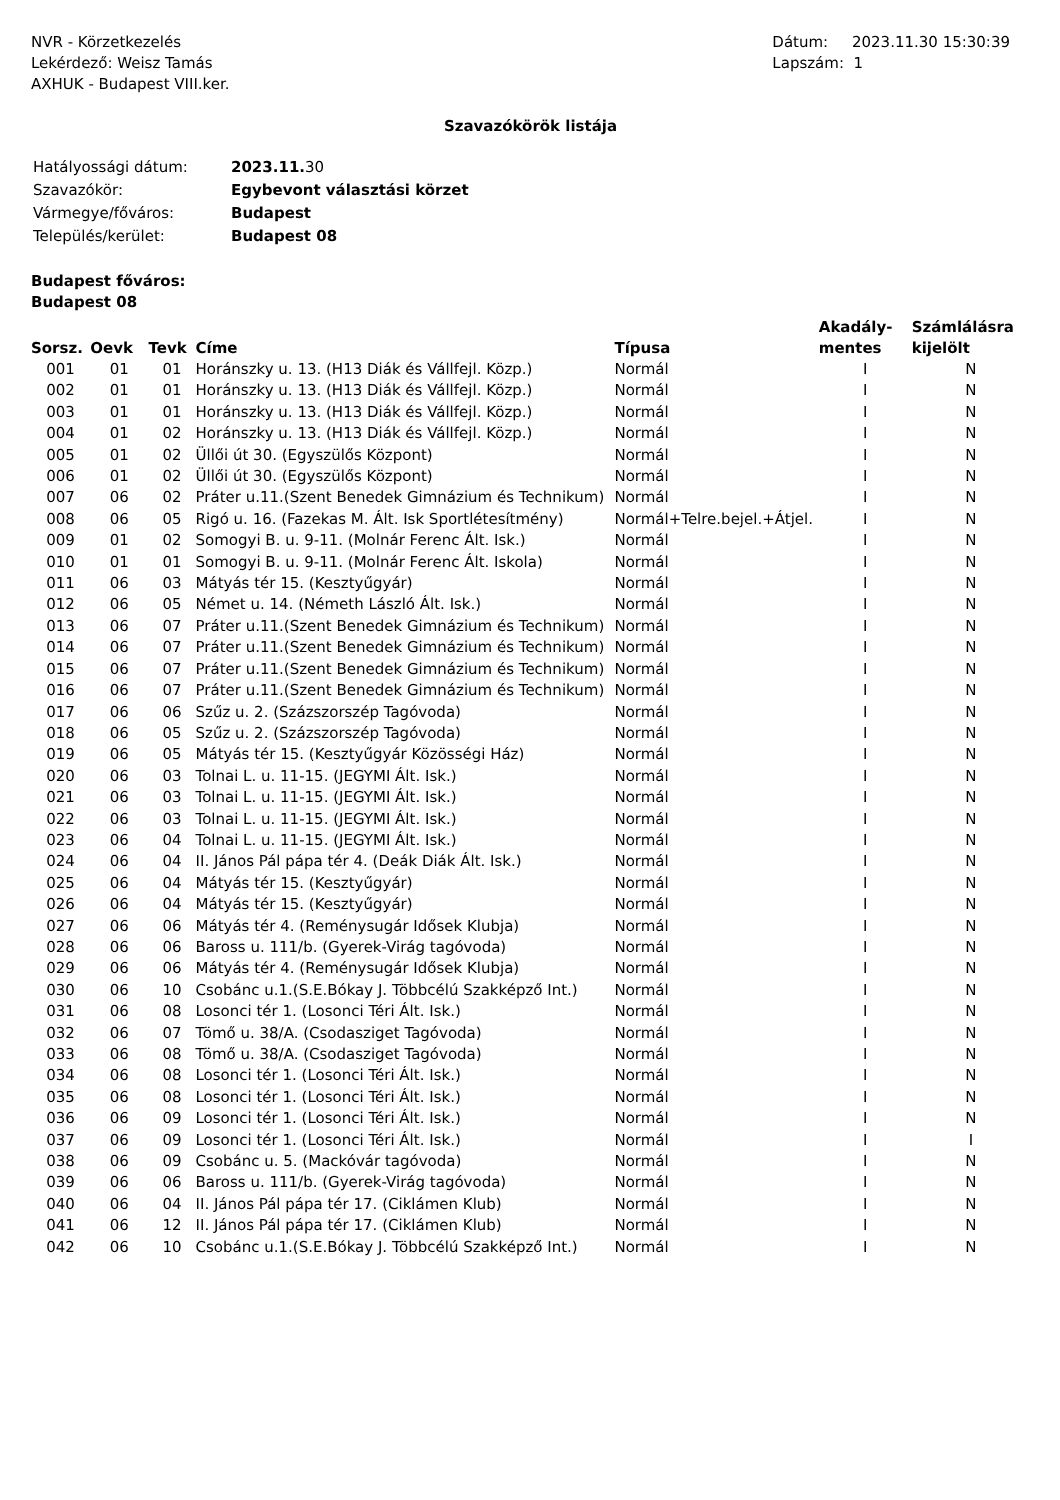NVR - Körzetkezelés
Lekérdező: Weisz Tamás
AXHUK - Budapest VIII.ker.
Dátum: 2023.11.30 15:30:39
Lapszám: 1
Szavazókörök listája
| Hatályossági dátum: | 2023.11. 30 |
| Szavazókör: | Egybevont választási körzet |
| Vármegye/főváros: | Budapest |
| Település/kerület: | Budapest 08 |
Budapest főváros:
Budapest 08
| Sorsz. | Oevk | Tevk | Címe | Típusa | Akadály- mentes | Számlálásra kijelölt |
| --- | --- | --- | --- | --- | --- | --- |
| 001 | 01 | 01 | Horánszky u. 13. (H13 Diák és Vállfejl. Közp.) | Normál | I | N |
| 002 | 01 | 01 | Horánszky u. 13. (H13 Diák és Vállfejl. Közp.) | Normál | I | N |
| 003 | 01 | 01 | Horánszky u. 13. (H13 Diák és Vállfejl. Közp.) | Normál | I | N |
| 004 | 01 | 02 | Horánszky u. 13. (H13 Diák és Vállfejl. Közp.) | Normál | I | N |
| 005 | 01 | 02 | Üllői út 30. (Egyszülős Központ) | Normál | I | N |
| 006 | 01 | 02 | Üllői út 30. (Egyszülős Központ) | Normál | I | N |
| 007 | 06 | 02 | Práter u.11.(Szent Benedek Gimnázium és Technikum) | Normál | I | N |
| 008 | 06 | 05 | Rigó u. 16. (Fazekas M. Ált. Isk Sportlétesítmény) | Normál+Telre.bejel.+Átjel. | I | N |
| 009 | 01 | 02 | Somogyi B. u. 9-11. (Molnár Ferenc Ált. Isk.) | Normál | I | N |
| 010 | 01 | 01 | Somogyi B. u. 9-11. (Molnár Ferenc Ált. Iskola) | Normál | I | N |
| 011 | 06 | 03 | Mátyás tér 15. (Kesztyűgyár) | Normál | I | N |
| 012 | 06 | 05 | Német u. 14. (Németh László Ált. Isk.) | Normál | I | N |
| 013 | 06 | 07 | Práter u.11.(Szent Benedek Gimnázium és Technikum) | Normál | I | N |
| 014 | 06 | 07 | Práter u.11.(Szent Benedek Gimnázium és Technikum) | Normál | I | N |
| 015 | 06 | 07 | Práter u.11.(Szent Benedek Gimnázium és Technikum) | Normál | I | N |
| 016 | 06 | 07 | Práter u.11.(Szent Benedek Gimnázium és Technikum) | Normál | I | N |
| 017 | 06 | 06 | Szűz u. 2. (Százszorszép Tagóvoda) | Normál | I | N |
| 018 | 06 | 05 | Szűz u. 2. (Százszorszép Tagóvoda) | Normál | I | N |
| 019 | 06 | 05 | Mátyás tér 15. (Kesztyűgyár Közösségi Ház) | Normál | I | N |
| 020 | 06 | 03 | Tolnai L. u. 11-15. (JEGYMI Ált. Isk.) | Normál | I | N |
| 021 | 06 | 03 | Tolnai L. u. 11-15. (JEGYMI Ált. Isk.) | Normál | I | N |
| 022 | 06 | 03 | Tolnai L. u. 11-15. (JEGYMI Ált. Isk.) | Normál | I | N |
| 023 | 06 | 04 | Tolnai L. u. 11-15. (JEGYMI Ált. Isk.) | Normál | I | N |
| 024 | 06 | 04 | II. János Pál pápa tér 4. (Deák Diák Ált. Isk.) | Normál | I | N |
| 025 | 06 | 04 | Mátyás tér 15. (Kesztyűgyár) | Normál | I | N |
| 026 | 06 | 04 | Mátyás tér 15. (Kesztyűgyár) | Normál | I | N |
| 027 | 06 | 06 | Mátyás tér 4. (Reménysugár Idősek Klubja) | Normál | I | N |
| 028 | 06 | 06 | Baross u. 111/b. (Gyerek-Virág tagóvoda) | Normál | I | N |
| 029 | 06 | 06 | Mátyás tér 4. (Reménysugár Idősek Klubja) | Normál | I | N |
| 030 | 06 | 10 | Csobánc u.1.(S.E.Bókay J. Többcélú Szakképző Int.) | Normál | I | N |
| 031 | 06 | 08 | Losonci tér 1. (Losonci Téri Ált. Isk.) | Normál | I | N |
| 032 | 06 | 07 | Tömő u. 38/A. (Csodasziget Tagóvoda) | Normál | I | N |
| 033 | 06 | 08 | Tömő u. 38/A. (Csodasziget Tagóvoda) | Normál | I | N |
| 034 | 06 | 08 | Losonci tér 1. (Losonci Téri Ált. Isk.) | Normál | I | N |
| 035 | 06 | 08 | Losonci tér 1. (Losonci Téri Ált. Isk.) | Normál | I | N |
| 036 | 06 | 09 | Losonci tér 1. (Losonci Téri Ált. Isk.) | Normál | I | N |
| 037 | 06 | 09 | Losonci tér 1. (Losonci Téri Ált. Isk.) | Normál | I | I |
| 038 | 06 | 09 | Csobánc u. 5. (Mackóvár tagóvoda) | Normál | I | N |
| 039 | 06 | 06 | Baross u. 111/b. (Gyerek-Virág tagóvoda) | Normál | I | N |
| 040 | 06 | 04 | II. János Pál pápa tér 17. (Ciklámen Klub) | Normál | I | N |
| 041 | 06 | 12 | II. János Pál pápa tér 17. (Ciklámen Klub) | Normál | I | N |
| 042 | 06 | 10 | Csobánc u.1.(S.E.Bókay J. Többcélú Szakképző Int.) | Normál | I | N |